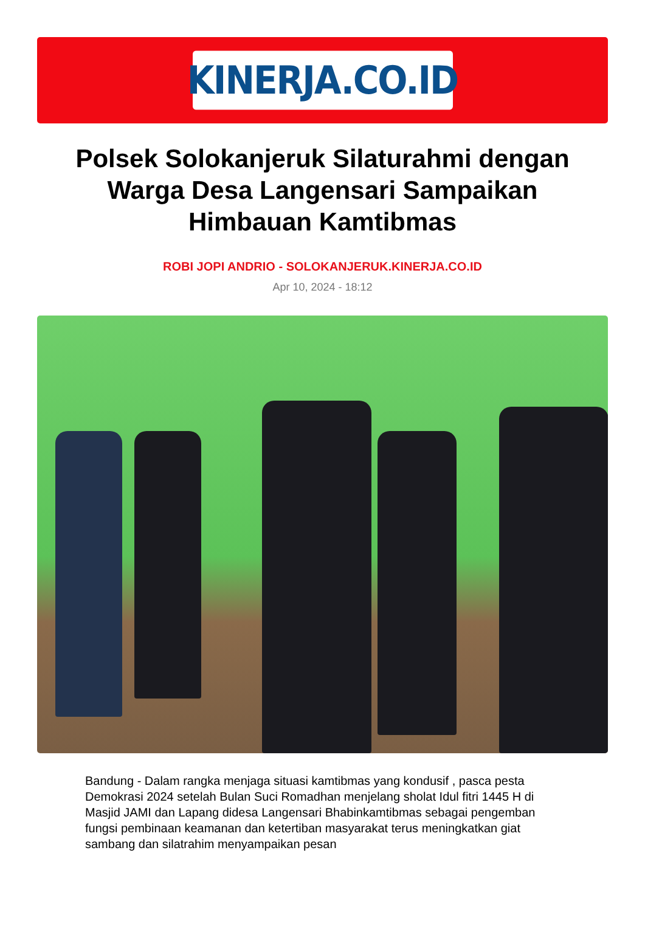KINERJA.CO.ID
Polsek Solokanjeruk Silaturahmi dengan Warga Desa Langensari Sampaikan Himbauan Kamtibmas
ROBI JOPI ANDRIO - SOLOKANJERUK.KINERJA.CO.ID
Apr 10, 2024 - 18:12
Bandung - Dalam rangka menjaga situasi kamtibmas yang kondusif , pasca pesta Demokrasi 2024 setelah Bulan Suci Romadhan menjelang sholat Idul fitri 1445 H di Masjid JAMI dan Lapang didesa Langensari Bhabinkamtibmas sebagai pengemban fungsi pembinaan keamanan dan ketertiban masyarakat terus meningkatkan giat sambang dan silatrahim menyampaikan pesan